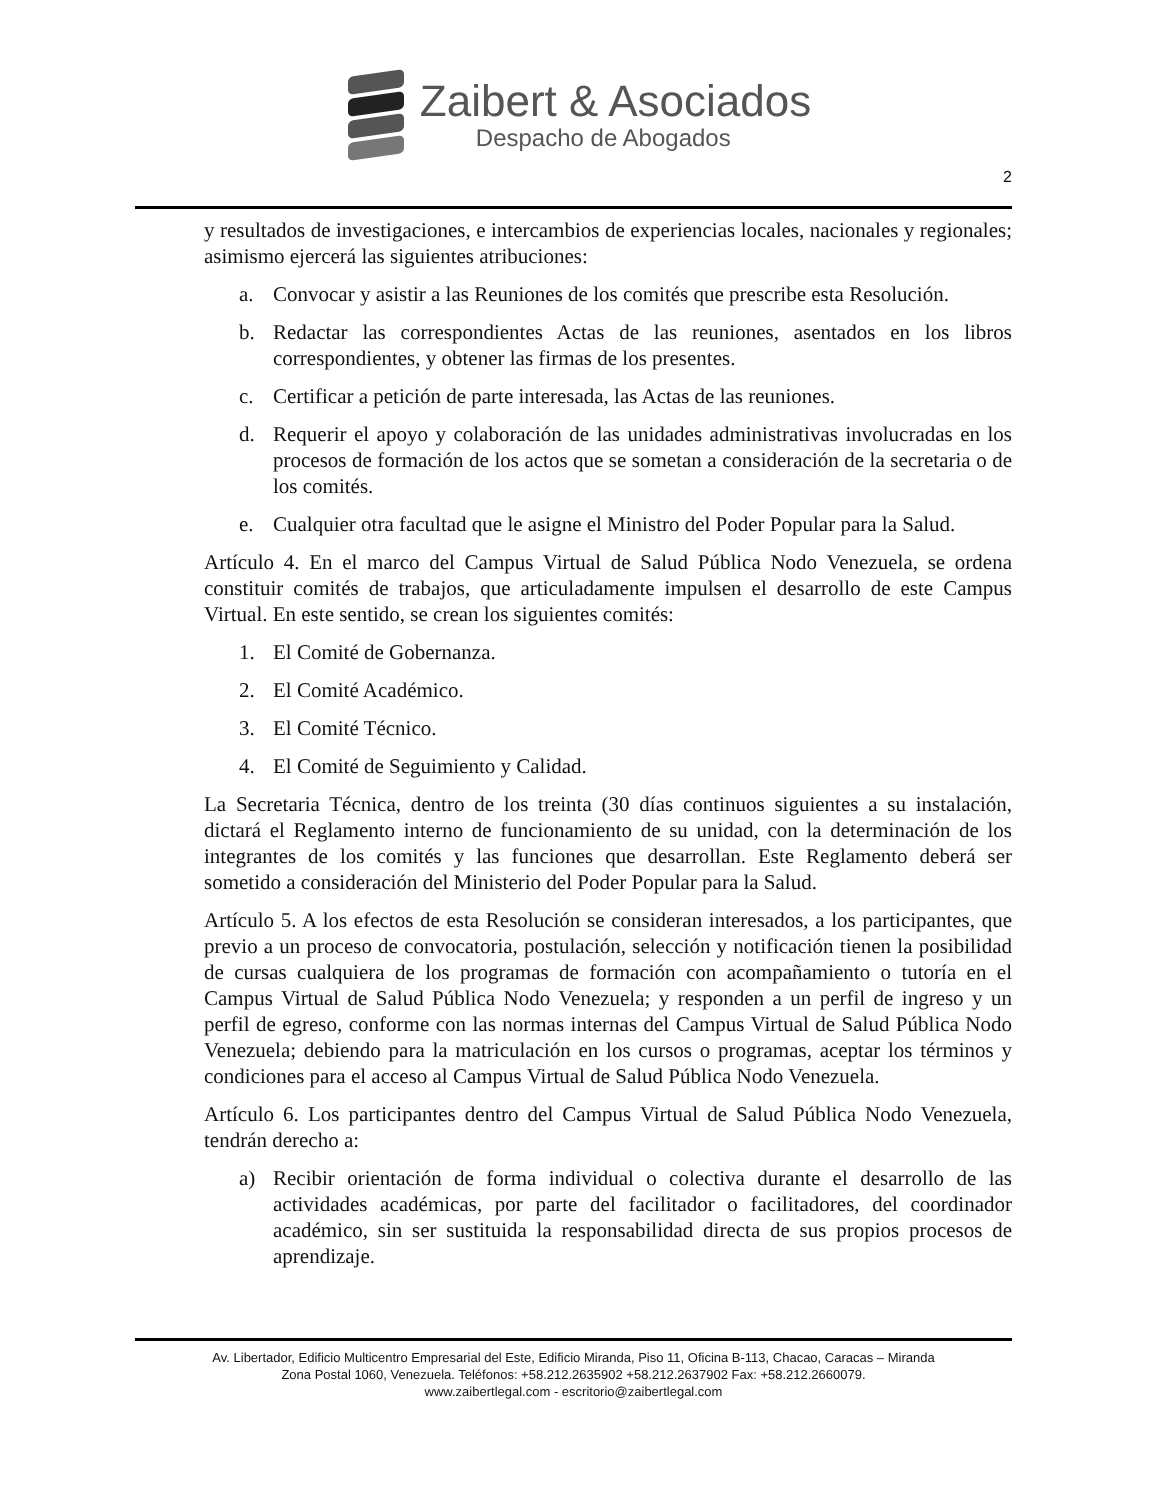Zaibert & Asociados
Despacho de Abogados
2
y resultados de investigaciones, e intercambios de experiencias locales, nacionales y regionales; asimismo ejercerá las siguientes atribuciones:
a. Convocar y asistir a las Reuniones de los comités que prescribe esta Resolución.
b. Redactar las correspondientes Actas de las reuniones, asentados en los libros correspondientes, y obtener las firmas de los presentes.
c. Certificar a petición de parte interesada, las Actas de las reuniones.
d. Requerir el apoyo y colaboración de las unidades administrativas involucradas en los procesos de formación de los actos que se sometan a consideración de la secretaria o de los comités.
e. Cualquier otra facultad que le asigne el Ministro del Poder Popular para la Salud.
Artículo 4. En el marco del Campus Virtual de Salud Pública Nodo Venezuela, se ordena constituir comités de trabajos, que articuladamente impulsen el desarrollo de este Campus Virtual. En este sentido, se crean los siguientes comités:
1. El Comité de Gobernanza.
2. El Comité Académico.
3. El Comité Técnico.
4. El Comité de Seguimiento y Calidad.
La Secretaria Técnica, dentro de los treinta (30 días continuos siguientes a su instalación, dictará el Reglamento interno de funcionamiento de su unidad, con la determinación de los integrantes de los comités y las funciones que desarrollan. Este Reglamento deberá ser sometido a consideración del Ministerio del Poder Popular para la Salud.
Artículo 5. A los efectos de esta Resolución se consideran interesados, a los participantes, que previo a un proceso de convocatoria, postulación, selección y notificación tienen la posibilidad de cursas cualquiera de los programas de formación con acompañamiento o tutoría en el Campus Virtual de Salud Pública Nodo Venezuela; y responden a un perfil de ingreso y un perfil de egreso, conforme con las normas internas del Campus Virtual de Salud Pública Nodo Venezuela; debiendo para la matriculación en los cursos o programas, aceptar los términos y condiciones para el acceso al Campus Virtual de Salud Pública Nodo Venezuela.
Artículo 6. Los participantes dentro del Campus Virtual de Salud Pública Nodo Venezuela, tendrán derecho a:
a) Recibir orientación de forma individual o colectiva durante el desarrollo de las actividades académicas, por parte del facilitador o facilitadores, del coordinador académico, sin ser sustituida la responsabilidad directa de sus propios procesos de aprendizaje.
Av. Libertador, Edificio Multicentro Empresarial del Este, Edificio Miranda, Piso 11, Oficina B-113, Chacao, Caracas – Miranda
Zona Postal 1060, Venezuela. Teléfonos: +58.212.2635902 +58.212.2637902 Fax: +58.212.2660079.
www.zaibertlegal.com - escritorio@zaibertlegal.com